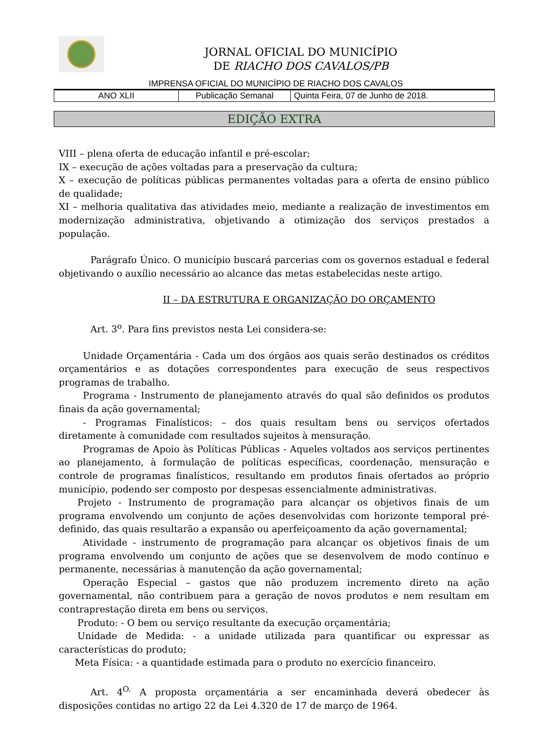JORNAL OFICIAL DO MUNICÍPIO
DE RIACHO DOS CAVALOS/PB
IMPRENSA OFICIAL DO MUNICÍPIO DE RIACHO DOS CAVALOS
| ANO XLII | Publicação Semanal | Quinta Feira, 07 de Junho de 2018. |
EDIÇÃO EXTRA
VIII – plena oferta de educação infantil e pré-escolar;
IX – execução de ações voltadas para a preservação da cultura;
X – execução de políticas públicas permanentes voltadas para a oferta de ensino público de qualidade;
XI – melhoria qualitativa das atividades meio, mediante a realização de investimentos em modernização administrativa, objetivando a otimização dos serviços prestados a população.
Parágrafo Único. O município buscará parcerias com os governos estadual e federal objetivando o auxílio necessário ao alcance das metas estabelecidas neste artigo.
II – DA ESTRUTURA E ORGANIZAÇÃO DO ORÇAMENTO
Art. 3<sup>o</sup>. Para fins previstos nesta Lei considera-se:
Unidade Orçamentária - Cada um dos órgãos aos quais serão destinados os créditos orçamentários e as dotações correspondentes para execução de seus respectivos programas de trabalho.
Programa - Instrumento de planejamento através do qual são definidos os produtos finais da ação governamental;
- Programas Finalísticos: – dos quais resultam bens ou serviços ofertados diretamente à comunidade com resultados sujeitos à mensuração.
Programas de Apoio às Políticas Públicas - Aqueles voltados aos serviços pertinentes ao planejamento, à formulação de políticas específicas, coordenação, mensuração e controle de programas finalísticos, resultando em produtos finais ofertados ao próprio município, podendo ser composto por despesas essencialmente administrativas.
Projeto - Instrumento de programação para alcançar os objetivos finais de um programa envolvendo um conjunto de ações desenvolvidas com horizonte temporal pré-definido, das quais resultarão a expansão ou aperfeiçoamento da ação governamental;
Atividade - instrumento de programação para alcançar os objetivos finais de um programa envolvendo um conjunto de ações que se desenvolvem de modo contínuo e permanente, necessárias à manutenção da ação governamental;
Operação Especial – gastos que não produzem incremento direto na ação governamental, não contribuem para a geração de novos produtos e nem resultam em contraprestação direta em bens ou serviços.
Produto: - O bem ou serviço resultante da execução orçamentária;
Unidade de Medida: - a unidade utilizada para quantificar ou expressar as características do produto;
Meta Física: - a quantidade estimada para o produto no exercício financeiro.
Art. 4<sup>O.</sup> A proposta orçamentária a ser encaminhada deverá obedecer às disposições contidas no artigo 22 da Lei 4.320 de 17 de março de 1964.